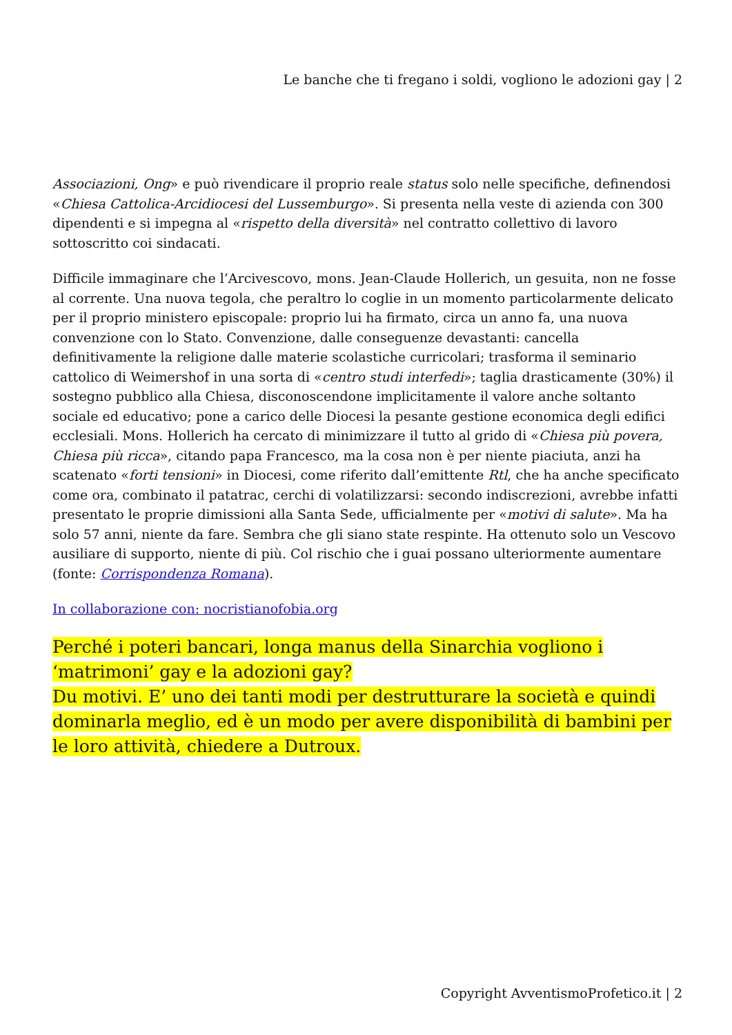Le banche che ti fregano i soldi, vogliono le adozioni gay | 2
Associazioni, Ong» e può rivendicare il proprio reale status solo nelle specifiche, definendosi «Chiesa Cattolica-Arcidiocesi del Lussemburgo». Si presenta nella veste di azienda con 300 dipendenti e si impegna al «rispetto della diversità» nel contratto collettivo di lavoro sottoscritto coi sindacati.
Difficile immaginare che l’Arcivescovo, mons. Jean-Claude Hollerich, un gesuita, non ne fosse al corrente. Una nuova tegola, che peraltro lo coglie in un momento particolarmente delicato per il proprio ministero episcopale: proprio lui ha firmato, circa un anno fa, una nuova convenzione con lo Stato. Convenzione, dalle conseguenze devastanti: cancella definitivamente la religione dalle materie scolastiche curricolari; trasforma il seminario cattolico di Weimershof in una sorta di «centro studi interfedi»; taglia drasticamente (30%) il sostegno pubblico alla Chiesa, disconoscendone implicitamente il valore anche soltanto sociale ed educativo; pone a carico delle Diocesi la pesante gestione economica degli edifici ecclesiali. Mons. Hollerich ha cercato di minimizzare il tutto al grido di «Chiesa più povera, Chiesa più ricca», citando papa Francesco, ma la cosa non è per niente piaciuta, anzi ha scatenato «forti tensioni» in Diocesi, come riferito dall’emittente Rtl, che ha anche specificato come ora, combinato il patatrac, cerchi di volatilizzarsi: secondo indiscrezioni, avrebbe infatti presentato le proprie dimissioni alla Santa Sede, ufficialmente per «motivi di salute». Ma ha solo 57 anni, niente da fare. Sembra che gli siano state respinte. Ha ottenuto solo un Vescovo ausiliare di supporto, niente di più. Col rischio che i guai possano ulteriormente aumentare (fonte: Corrispondenza Romana).
In collaborazione con: nocristianofobia.org
Perché i poteri bancari, longa manus della Sinarchia vogliono i ‘matrimoni’ gay e la adozioni gay?
Du motivi. E’ uno dei tanti modi per destrutturare la società e quindi dominarla meglio, ed è un modo per avere disponibilità di bambini per le loro attività, chiedere a Dutroux.
Copyright AvventismoProfetico.it | 2